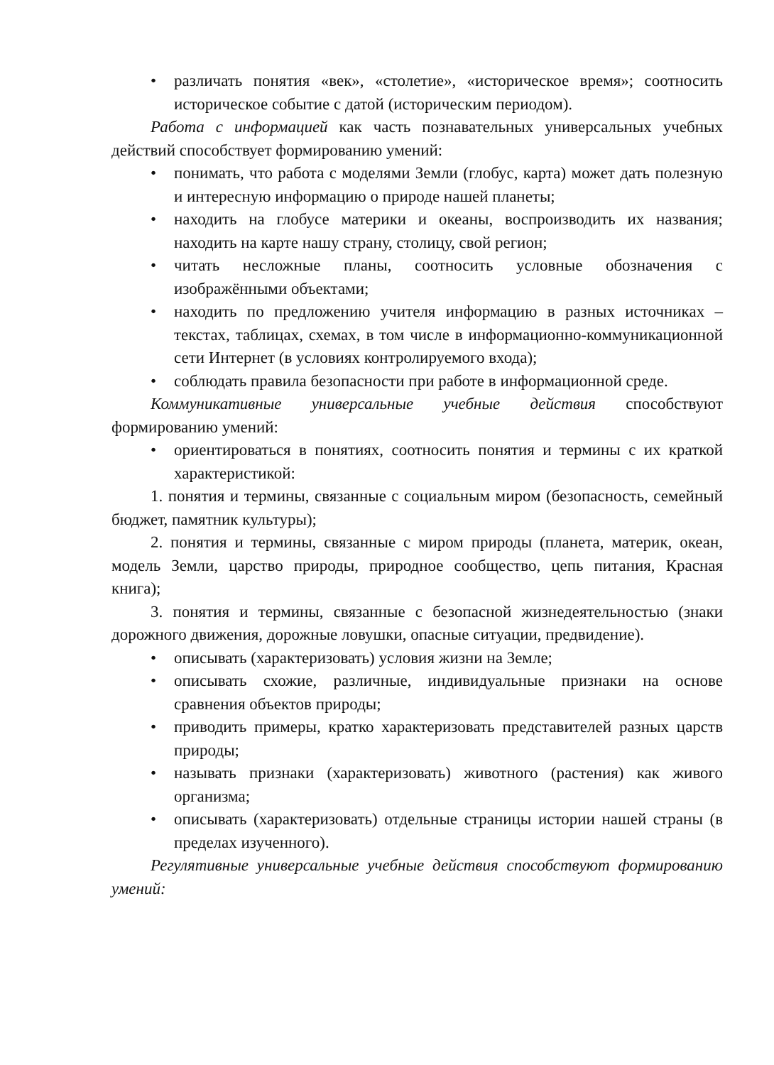• различать понятия «век», «столетие», «историческое время»; соотносить историческое событие с датой (историческим периодом).
Работа с информацией как часть познавательных универсальных учебных действий способствует формированию умений:
• понимать, что работа с моделями Земли (глобус, карта) может дать полезную и интересную информацию о природе нашей планеты;
• находить на глобусе материки и океаны, воспроизводить их названия; находить на карте нашу страну, столицу, свой регион;
• читать несложные планы, соотносить условные обозначения с изображёнными объектами;
• находить по предложению учителя информацию в разных источниках – текстах, таблицах, схемах, в том числе в информационно-коммуникационной сети Интернет (в условиях контролируемого входа);
• соблюдать правила безопасности при работе в информационной среде.
Коммуникативные универсальные учебные действия способствуют формированию умений:
• ориентироваться в понятиях, соотносить понятия и термины с их краткой характеристикой:
1. понятия и термины, связанные с социальным миром (безопасность, семейный бюджет, памятник культуры);
2. понятия и термины, связанные с миром природы (планета, материк, океан, модель Земли, царство природы, природное сообщество, цепь питания, Красная книга);
3. понятия и термины, связанные с безопасной жизнедеятельностью (знаки дорожного движения, дорожные ловушки, опасные ситуации, предвидение).
• описывать (характеризовать) условия жизни на Земле;
• описывать схожие, различные, индивидуальные признаки на основе сравнения объектов природы;
• приводить примеры, кратко характеризовать представителей разных царств природы;
• называть признаки (характеризовать) животного (растения) как живого организма;
• описывать (характеризовать) отдельные страницы истории нашей страны (в пределах изученного).
Регулятивные универсальные учебные действия способствуют формированию умений: